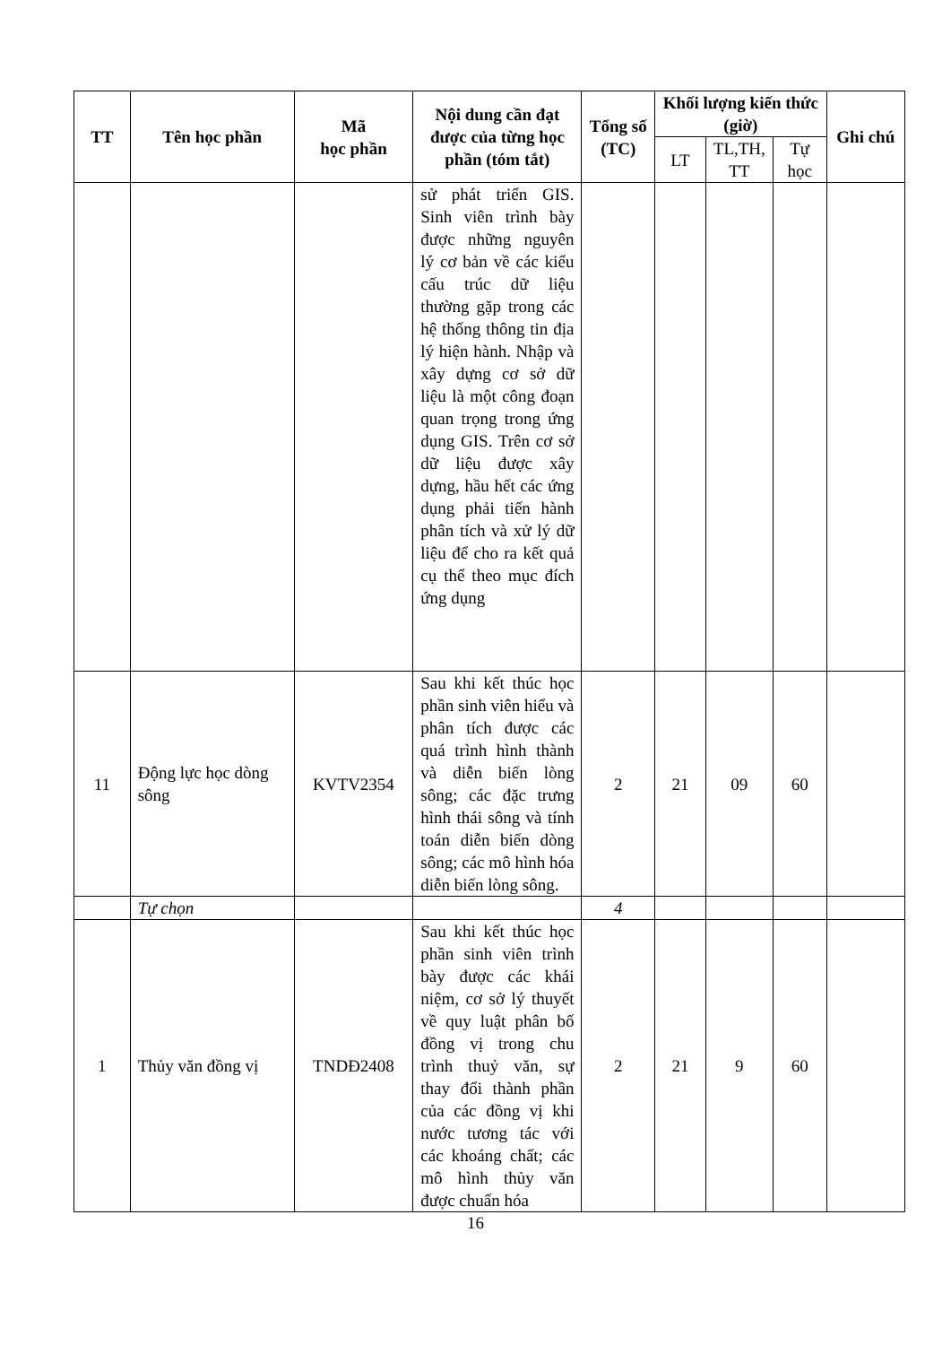| TT | Tên học phần | Mã học phần | Nội dung cần đạt được của từng học phần (tóm tắt) | Tổng số (TC) | Khối lượng kiến thức (giờ) | | | Ghi chú |
| --- | --- | --- | --- | --- | --- | --- | --- | --- |
| | | | | | LT | TL,TH, TT | Tự học | |
| | | | sử phát triển GIS. Sinh viên trình bày được những nguyên lý cơ bản về các kiểu cấu trúc dữ liệu thường gặp trong các hệ thống thông tin địa lý hiện hành. Nhập và xây dựng cơ sở dữ liệu là một công đoạn quan trọng trong ứng dụng GIS. Trên cơ sở dữ liệu được xây dựng, hầu hết các ứng dụng phải tiến hành phân tích và xử lý dữ liệu để cho ra kết quả cụ thể theo mục đích ứng dụng | | | | | |
| 11 | Động lực học dòng sông | KVTV2354 | Sau khi kết thúc học phần sinh viên hiểu và phân tích được các quá trình hình thành và diễn biến lòng sông; các đặc trưng hình thái sông và tính toán diễn biến dòng sông; các mô hình hóa diễn biến lòng sông. | 2 | 21 | 09 | 60 | |
| | Tự chọn | | | 4 | | | | |
| 1 | Thủy văn đồng vị | TNDĐ2408 | Sau khi kết thúc học phần sinh viên trình bày được các khái niệm, cơ sở lý thuyết về quy luật phân bố đồng vị trong chu trình thuỷ văn, sự thay đổi thành phần của các đồng vị khi nước tương tác với các khoáng chất; các mô hình thủy văn được chuẩn hóa | 2 | 21 | 9 | 60 | |
16